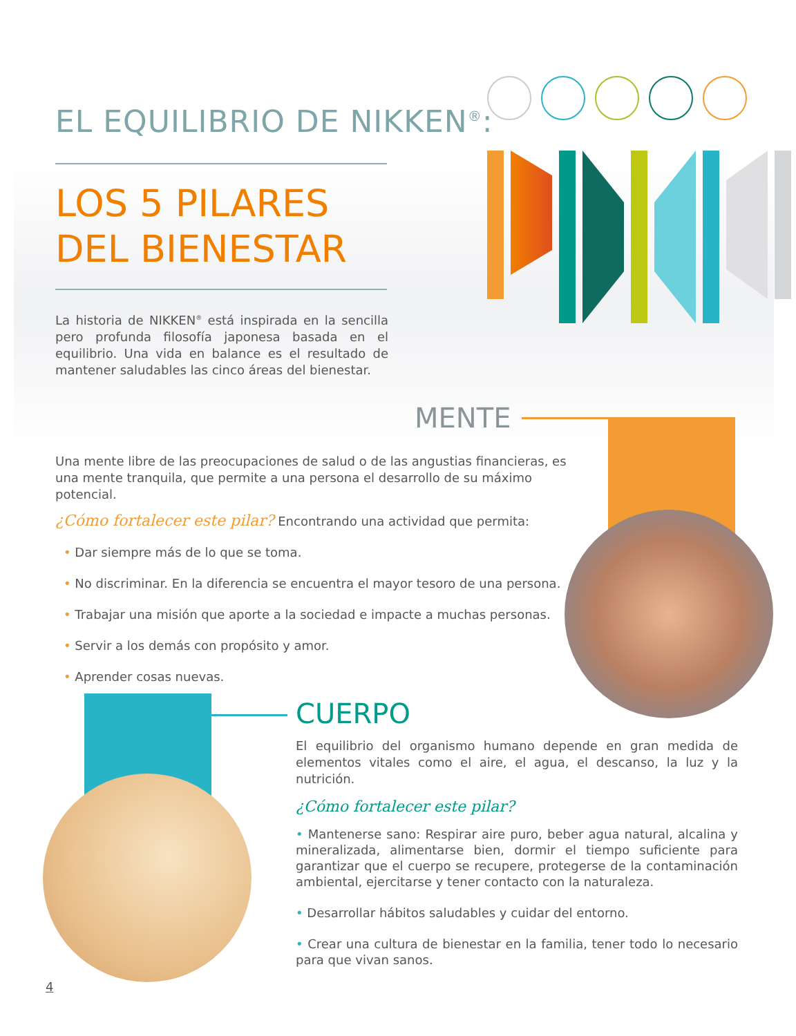EL EQUILIBRIO DE NIKKEN<sup>®</sup>:
LOS 5 PILARES
DEL BIENESTAR
La historia de NIKKEN<sup>®</sup> está inspirada en la sencilla pero profunda filosofía japonesa basada en el equilibrio. Una vida en balance es el resultado de mantener saludables las cinco áreas del bienestar.
MENTE
Una mente libre de las preocupaciones de salud o de las angustias financieras, es una mente tranquila, que permite a una persona el desarrollo de su máximo potencial.
¿Cómo fortalecer este pilar? Encontrando una actividad que permita:
• Dar siempre más de lo que se toma.
• No discriminar. En la diferencia se encuentra el mayor tesoro de una persona.
• Trabajar una misión que aporte a la sociedad e impacte a muchas personas.
• Servir a los demás con propósito y amor.
• Aprender cosas nuevas.
CUERPO
El equilibrio del organismo humano depende en gran medida de elementos vitales como el aire, el agua, el descanso, la luz y la nutrición.
¿Cómo fortalecer este pilar?
• Mantenerse sano: Respirar aire puro, beber agua natural, alcalina y mineralizada, alimentarse bien, dormir el tiempo suficiente para garantizar que el cuerpo se recupere, protegerse de la contaminación ambiental, ejercitarse y tener contacto con la naturaleza.
• Desarrollar hábitos saludables y cuidar del entorno.
• Crear una cultura de bienestar en la familia, tener todo lo necesario para que vivan sanos.
4